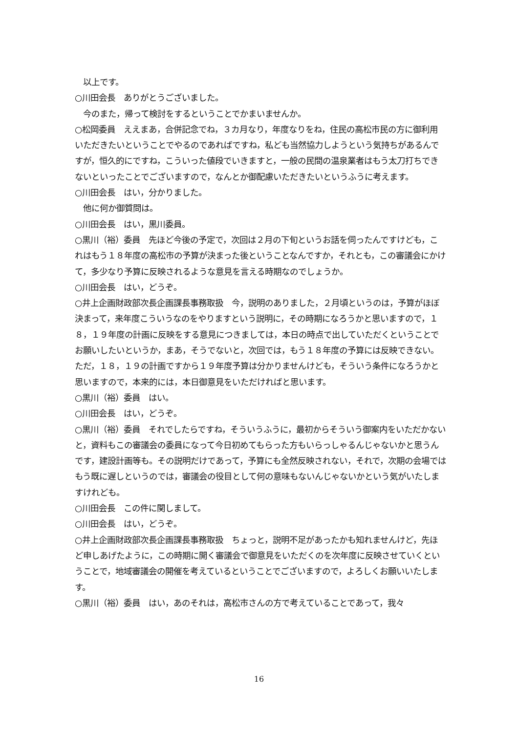以上です。
○川田会長　ありがとうございました。
　今のまた，帰って検討をするということでかまいませんか。
○松岡委員　ええまあ，合併記念でね，３カ月なり，年度なりをね，住民の高松市民の方に御利用いただきたいということでやるのであればですね，私ども当然協力しようという気持ちがあるんですが，恒久的にですね，こういった値段でいきますと，一般の民間の温泉業者はもう太刀打ちできないといったことでございますので，なんとか御配慮いただきたいというふうに考えます。
○川田会長　はい，分かりました。
　他に何か御質問は。
○川田会長　はい，黒川委員。
○黒川（裕）委員　先ほど今後の予定で，次回は２月の下旬というお話を伺ったんですけども，これはもう１８年度の高松市の予算が決まった後ということなんですか，それとも，この審議会にかけて，多少なり予算に反映されるような意見を言える時期なのでしょうか。
○川田会長　はい，どうぞ。
○井上企画財政部次長企画課長事務取扱　今，説明のありました，２月頃というのは，予算がほぼ決まって，来年度こういうなのをやりますという説明に，その時期になろうかと思いますので，１８，１９年度の計画に反映をする意見につきましては，本日の時点で出していただくということでお願いしたいというか，まあ，そうでないと，次回では，もう１８年度の予算には反映できない。ただ，１８，１９の計画ですから１９年度予算は分かりませんけども，そういう条件になろうかと思いますので，本来的には，本日御意見をいただければと思います。
○黒川（裕）委員　はい。
○川田会長　はい，どうぞ。
○黒川（裕）委員　それでしたらですね，そういうふうに，最初からそういう御案内をいただかないと，資料もこの審議会の委員になって今日初めてもらった方もいらっしゃるんじゃないかと思うんです，建設計画等も。その説明だけであって，予算にも全然反映されない，それで，次期の会場ではもう既に遅しというのでは，審議会の役目として何の意味もないんじゃないかという気がいたしますけれども。
○川田会長　この件に関しまして。
○川田会長　はい，どうぞ。
○井上企画財政部次長企画課長事務取扱　ちょっと，説明不足があったかも知れませんけど，先ほど申しあげたように，この時期に開く審議会で御意見をいただくのを次年度に反映させていくということで，地域審議会の開催を考えているということでございますので，よろしくお願いいたします。
○黒川（裕）委員　はい，あのそれは，高松市さんの方で考えていることであって，我々
16